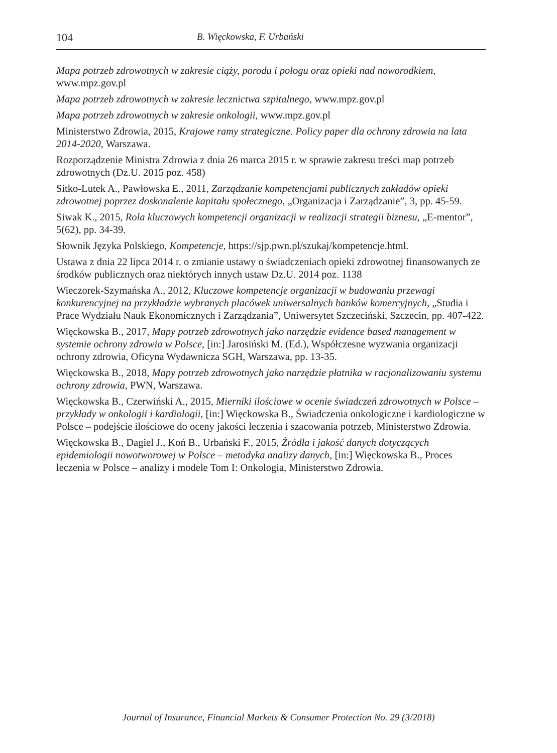104 B. Więckowska, F. Urbański
Mapa potrzeb zdrowotnych w zakresie ciąży, porodu i połogu oraz opieki nad noworodkiem, www.mpz.gov.pl
Mapa potrzeb zdrowotnych w zakresie lecznictwa szpitalnego, www.mpz.gov.pl
Mapa potrzeb zdrowotnych w zakresie onkologii, www.mpz.gov.pl
Ministerstwo Zdrowia, 2015, Krajowe ramy strategiczne. Policy paper dla ochrony zdrowia na lata 2014-2020, Warszawa.
Rozporządzenie Ministra Zdrowia z dnia 26 marca 2015 r. w sprawie zakresu treści map potrzeb zdrowotnych (Dz.U. 2015 poz. 458)
Sitko-Lutek A., Pawłowska E., 2011, Zarządzanie kompetencjami publicznych zakładów opieki zdrowotnej poprzez doskonalenie kapitału społecznego, „Organizacja i Zarządzanie”, 3, pp. 45-59.
Siwak K., 2015, Rola kluczowych kompetencji organizacji w realizacji strategii biznesu, „E-mentor”, 5(62), pp. 34-39.
Słownik Języka Polskiego, Kompetencje, https://sjp.pwn.pl/szukaj/kompetencje.html.
Ustawa z dnia 22 lipca 2014 r. o zmianie ustawy o świadczeniach opieki zdrowotnej finansowanych ze środków publicznych oraz niektórych innych ustaw Dz.U. 2014 poz. 1138
Wieczorek-Szymańska A., 2012, Kluczowe kompetencje organizacji w budowaniu przewagi konkurencyjnej na przykładzie wybranych placówek uniwersalnych banków komercyjnych, „Studia i Prace Wydziału Nauk Ekonomicznych i Zarządzania”, Uniwersytet Szczeciński, Szczecin, pp. 407-422.
Więckowska B., 2017, Mapy potrzeb zdrowotnych jako narzędzie evidence based management w systemie ochrony zdrowia w Polsce, [in:] Jarosiński M. (Ed.), Współczesne wyzwania organizacji ochrony zdrowia, Oficyna Wydawnicza SGH, Warszawa, pp. 13-35.
Więckowska B., 2018, Mapy potrzeb zdrowotnych jako narzędzie płatnika w racjonalizowaniu systemu ochrony zdrowia, PWN, Warszawa.
Więckowska B., Czerwiński A., 2015, Mierniki ilościowe w ocenie świadczeń zdrowotnych w Polsce – przykłady w onkologii i kardiologii, [in:] Więckowska B., Świadczenia onkologiczne i kardiologiczne w Polsce – podejście ilościowe do oceny jakości leczenia i szacowania potrzeb, Ministerstwo Zdrowia.
Więckowska B., Dagiel J., Koń B., Urbański F., 2015, Źródła i jakość danych dotyczących epidemiologii nowotworowej w Polsce – metodyka analizy danych, [in:] Więckowska B., Proces leczenia w Polsce – analizy i modele Tom I: Onkologia, Ministerstwo Zdrowia.
Journal of Insurance, Financial Markets & Consumer Protection No. 29 (3/2018)